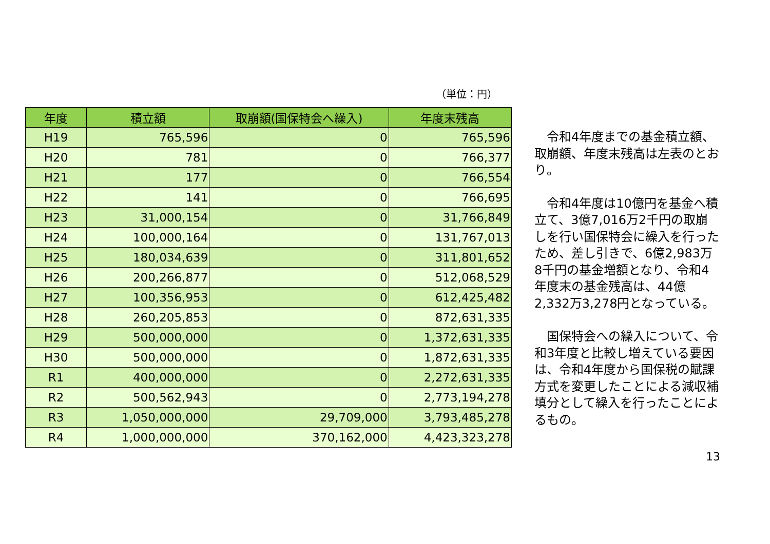（単位：円）
| 年度 | 積立額 | 取崩額(国保特会へ繰入) | 年度末残高 |
| --- | --- | --- | --- |
| H19 | 765,596 | 0 | 765,596 |
| H20 | 781 | 0 | 766,377 |
| H21 | 177 | 0 | 766,554 |
| H22 | 141 | 0 | 766,695 |
| H23 | 31,000,154 | 0 | 31,766,849 |
| H24 | 100,000,164 | 0 | 131,767,013 |
| H25 | 180,034,639 | 0 | 311,801,652 |
| H26 | 200,266,877 | 0 | 512,068,529 |
| H27 | 100,356,953 | 0 | 612,425,482 |
| H28 | 260,205,853 | 0 | 872,631,335 |
| H29 | 500,000,000 | 0 | 1,372,631,335 |
| H30 | 500,000,000 | 0 | 1,872,631,335 |
| R1 | 400,000,000 | 0 | 2,272,631,335 |
| R2 | 500,562,943 | 0 | 2,773,194,278 |
| R3 | 1,050,000,000 | 29,709,000 | 3,793,485,278 |
| R4 | 1,000,000,000 | 370,162,000 | 4,423,323,278 |
　令和4年度までの基金積立額、取崩額、年度末残高は左表のとおり。
　令和4年度は10億円を基金へ積立て、3億7,016万2千円の取崩しを行い国保特会に繰入を行ったため、差し引きで、6億2,983万8千円の基金増額となり、令和4年度末の基金残高は、44億2,332万3,278円となっている。
　国保特会への繰入について、令和3年度と比較し増えている要因は、令和4年度から国保税の賦課方式を変更したことによる減収補填分として繰入を行ったことによるもの。
13